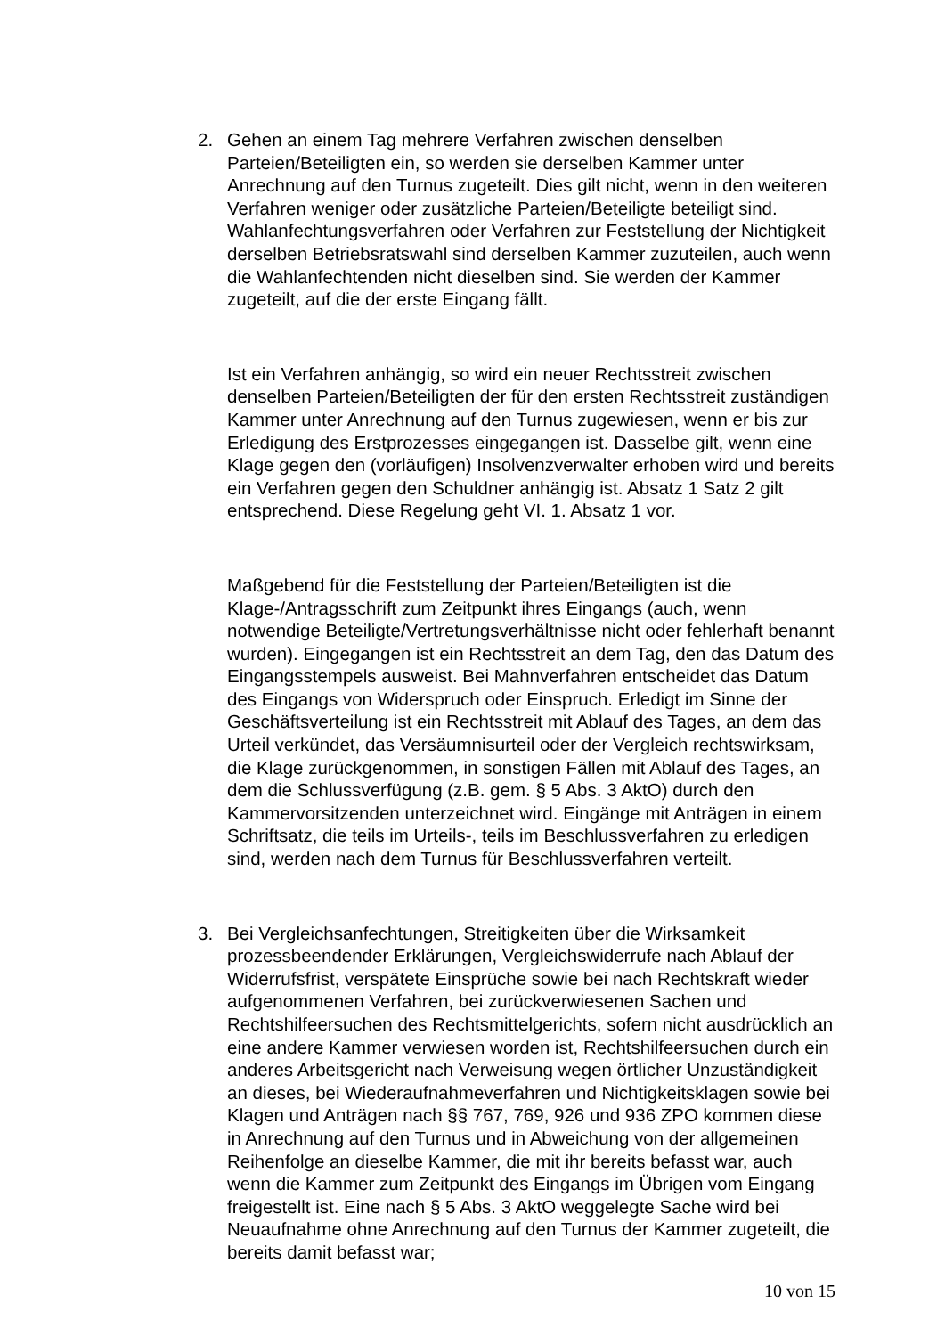2. Gehen an einem Tag mehrere Verfahren zwischen denselben Parteien/Beteiligten ein, so werden sie derselben Kammer unter Anrechnung auf den Turnus zugeteilt. Dies gilt nicht, wenn in den weiteren Verfahren weniger oder zusätzliche Parteien/Beteiligte beteiligt sind. Wahlanfechtungsverfahren oder Verfahren zur Feststellung der Nichtigkeit derselben Betriebsratswahl sind derselben Kammer zuzuteilen, auch wenn die Wahlanfechtenden nicht dieselben sind. Sie werden der Kammer zugeteilt, auf die der erste Eingang fällt.
Ist ein Verfahren anhängig, so wird ein neuer Rechtsstreit zwischen denselben Parteien/Beteiligten der für den ersten Rechtsstreit zuständigen Kammer unter Anrechnung auf den Turnus zugewiesen, wenn er bis zur Erledigung des Erstprozesses eingegangen ist. Dasselbe gilt, wenn eine Klage gegen den (vorläufigen) Insolvenzverwalter erhoben wird und bereits ein Verfahren gegen den Schuldner anhängig ist. Absatz 1 Satz 2 gilt entsprechend. Diese Regelung geht VI. 1. Absatz 1 vor.
Maßgebend für die Feststellung der Parteien/Beteiligten ist die Klage-/Antragsschrift zum Zeitpunkt ihres Eingangs (auch, wenn notwendige Beteiligte/Vertretungsverhältnisse nicht oder fehlerhaft benannt wurden). Eingegangen ist ein Rechtsstreit an dem Tag, den das Datum des Eingangsstempels ausweist. Bei Mahnverfahren entscheidet das Datum des Eingangs von Widerspruch oder Einspruch. Erledigt im Sinne der Geschäftsverteilung ist ein Rechtsstreit mit Ablauf des Tages, an dem das Urteil verkündet, das Versäumnisurteil oder der Vergleich rechtswirksam, die Klage zurückgenommen, in sonstigen Fällen mit Ablauf des Tages, an dem die Schlussverfügung (z.B. gem. § 5 Abs. 3 AktO) durch den Kammervorsitzenden unterzeichnet wird. Eingänge mit Anträgen in einem Schriftsatz, die teils im Urteils-, teils im Beschlussverfahren zu erledigen sind, werden nach dem Turnus für Beschlussverfahren verteilt.
3. Bei Vergleichsanfechtungen, Streitigkeiten über die Wirksamkeit prozessbeendender Erklärungen, Vergleichswiderrufe nach Ablauf der Widerrufsfrist, verspätete Einsprüche sowie bei nach Rechtskraft wieder aufgenommenen Verfahren, bei zurückverwiesenen Sachen und Rechtshilfeersuchen des Rechtsmittelgerichts, sofern nicht ausdrücklich an eine andere Kammer verwiesen worden ist, Rechtshilfeersuchen durch ein anderes Arbeitsgericht nach Verweisung wegen örtlicher Unzuständigkeit an dieses, bei Wiederaufnahmeverfahren und Nichtigkeitsklagen sowie bei Klagen und Anträgen nach §§ 767, 769, 926 und 936 ZPO kommen diese in Anrechnung auf den Turnus und in Abweichung von der allgemeinen Reihenfolge an dieselbe Kammer, die mit ihr bereits befasst war, auch wenn die Kammer zum Zeitpunkt des Eingangs im Übrigen vom Eingang freigestellt ist. Eine nach § 5 Abs. 3 AktO weggelegte Sache wird bei Neuaufnahme ohne Anrechnung auf den Turnus der Kammer zugeteilt, die bereits damit befasst war;
10 von 15